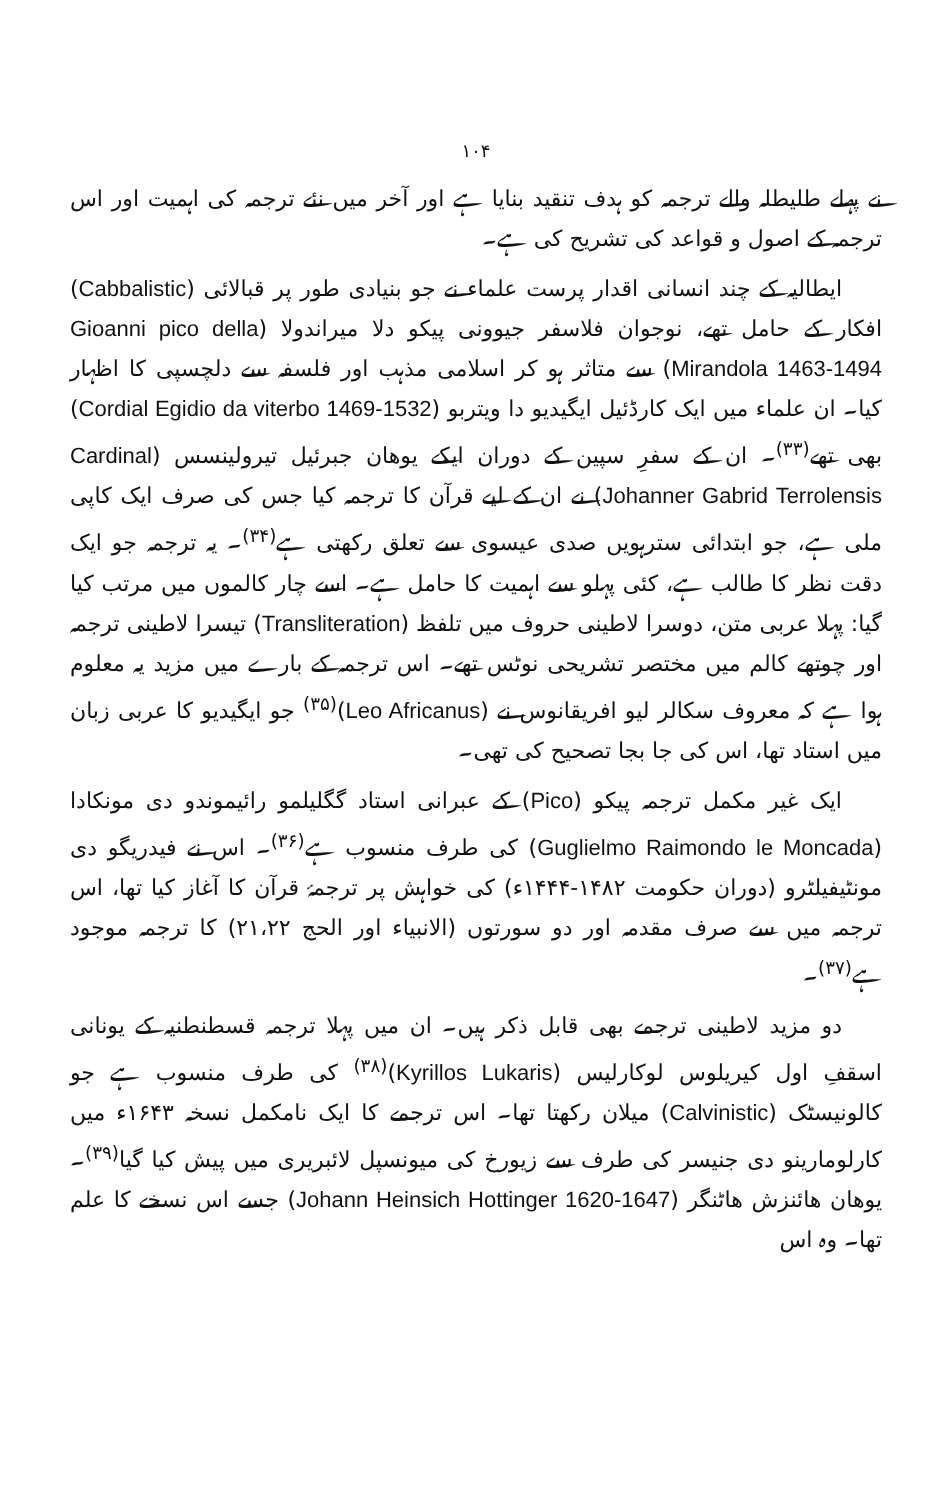۱۰۴
نے پہلے طلیطلہ والے ترجمہ کو ہدف تنقید بنایا ہے اور آخر میں نئے ترجمہ کی اہمیت اور اس ترجمہ کے اصول و قواعد کی تشریح کی ہے۔
ایطالیہ کے چند انسانی اقدار پرست علماء نے جو بنیادی طور پر قبالائی (Cabbalistic) افکار کے حامل تھے، نوجوان فلاسفر جیوونی پیکو دلا میراندولا (Gioanni pico della Mirandola 1463-1494) سے متاثر ہو کر اسلامی مذہب اور فلسفہ سے دلچسپی کا اظہار کیا۔ ان علماء میں ایک کارڈئیل ایگیدیو دا ویتربو (Cordial Egidio da viterbo 1469-1532) بھی تھے<sup>(۳۳)</sup>۔ ان کے سفرِ سپین کے دوران ایکے یوھان جبرئیل تیرولینسس (Cardinal Johanner Gabrid Terrolensis) نے ان کے لیے قرآن کا ترجمہ کیا جس کی صرف ایک کاپی ملی ہے، جو ابتدائی سترہویں صدی عیسوی سے تعلق رکھتی ہے<sup>(۳۴)</sup>۔ یہ ترجمہ جو ایک دقت نظر کا طالب ہے، کئی پہلو سے اہمیت کا حامل ہے۔ اسے چار کالموں میں مرتب کیا گیا: پہلا عربی متن، دوسرا لاطینی حروف میں تلفظ (Transliteration) تیسرا لاطینی ترجمہ اور چوتھے کالم میں مختصر تشریحی نوٹس تھے۔ اس ترجمہ کے بارے میں مزید یہ معلوم ہوا ہے کہ معروف سکالر لیو افریقانوس نے (Leo Africanus)<sup>(۳۵)</sup> جو ایگیدیو کا عربی زبان میں استاد تھا، اس کی جا بجا تصحیح کی تھی۔
ایک غیر مکمل ترجمہ پیکو (Pico) کے عبرانی استاد گگلیلمو رائیموندو دی مونکادا (Guglielmo Raimondo le Moncada) کی طرف منسوب ہے<sup>(۳۶)</sup>۔ اس نے فیدریگو دی مونٹیفیلٹرو (دوران حکومت ۱۴۸۲-۱۴۴۴ء) کی خواہش پر ترجمۂ قرآن کا آغاز کیا تھا، اس ترجمہ میں سے صرف مقدمہ اور دو سورتوں (الانبیاء اور الحج ۲۱،۲۲) کا ترجمہ موجود ہے<sup>(۳۷)</sup>۔
دو مزید لاطینی ترجمے بھی قابل ذکر ہیں۔ ان میں پہلا ترجمہ قسطنطنیہ کے یونانی اسقفِ اول کیریلوس لوکارلیس (Kyrillos Lukaris)<sup>(۳۸)</sup> کی طرف منسوب ہے جو کالونیسٹک (Calvinistic) میلان رکھتا تھا۔ اس ترجمے کا ایک نامکمل نسخہ ۱۶۴۳ء میں کارلومارینو دی جنیسر کی طرف سے زیورخ کی میونسپل لائبریری میں پیش کیا گیا<sup>(۳۹)</sup>۔ یوھان ھائنزش ھاٹنگر (Johann Heinsich Hottinger 1620-1647) جسے اس نسخے کا علم تھا۔ وہ اس